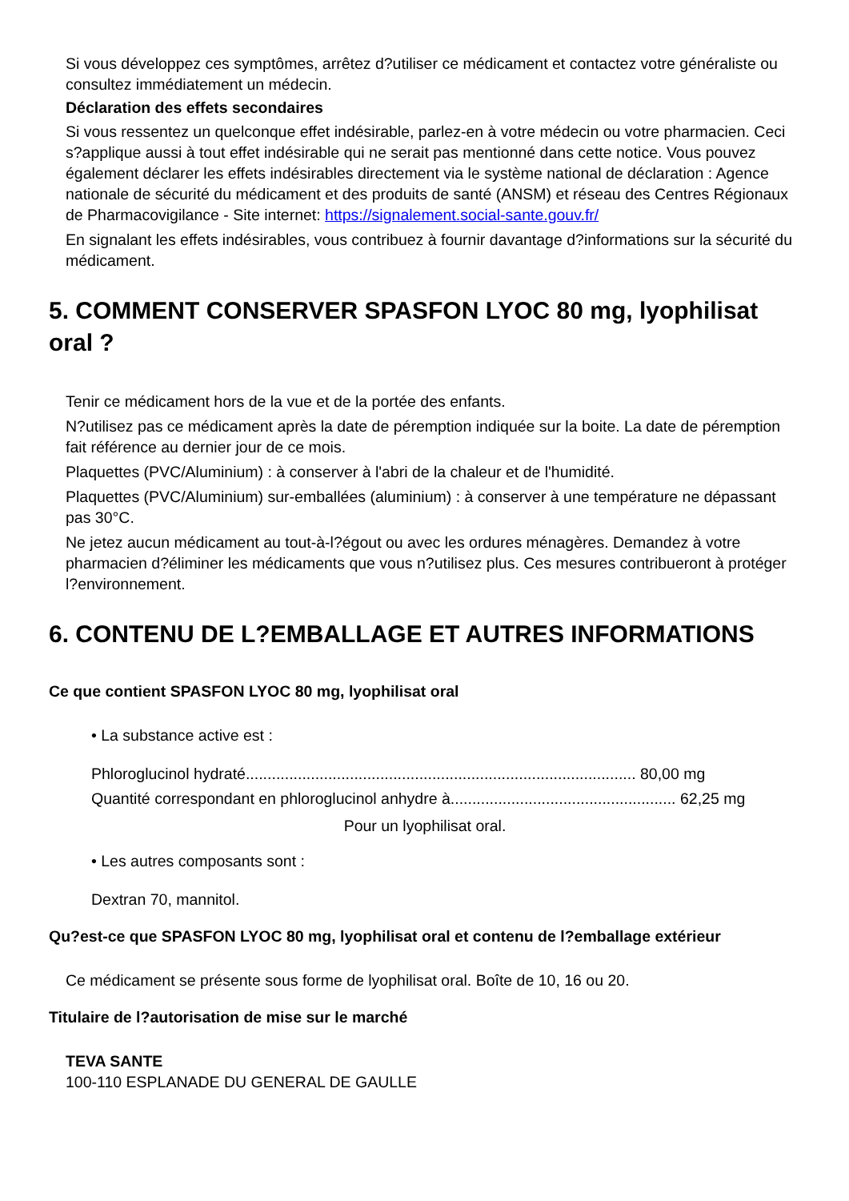Si vous développez ces symptômes, arrêtez d?utiliser ce médicament et contactez votre généraliste ou consultez immédiatement un médecin.
Déclaration des effets secondaires
Si vous ressentez un quelconque effet indésirable, parlez-en à votre médecin ou votre pharmacien. Ceci s?applique aussi à tout effet indésirable qui ne serait pas mentionné dans cette notice. Vous pouvez également déclarer les effets indésirables directement via le système national de déclaration : Agence nationale de sécurité du médicament et des produits de santé (ANSM) et réseau des Centres Régionaux de Pharmacovigilance - Site internet: https://signalement.social-sante.gouv.fr/
En signalant les effets indésirables, vous contribuez à fournir davantage d?informations sur la sécurité du médicament.
5. COMMENT CONSERVER SPASFON LYOC 80 mg, lyophilisat oral ?
Tenir ce médicament hors de la vue et de la portée des enfants.
N?utilisez pas ce médicament après la date de péremption indiquée sur la boite. La date de péremption fait référence au dernier jour de ce mois.
Plaquettes (PVC/Aluminium) : à conserver à l'abri de la chaleur et de l'humidité.
Plaquettes (PVC/Aluminium) sur-emballées (aluminium) : à conserver à une température ne dépassant pas 30°C.
Ne jetez aucun médicament au tout-à-l?égout ou avec les ordures ménagères. Demandez à votre pharmacien d?éliminer les médicaments que vous n?utilisez plus. Ces mesures contribueront à protéger l?environnement.
6. CONTENU DE L?EMBALLAGE ET AUTRES INFORMATIONS
Ce que contient SPASFON LYOC 80 mg, lyophilisat oral
• La substance active est :
Phloroglucinol hydraté.......................................................................................... 80,00 mg
Quantité correspondant en phloroglucinol anhydre à.................................................... 62,25 mg
Pour un lyophilisat oral.
• Les autres composants sont :
Dextran 70, mannitol.
Qu?est-ce que SPASFON LYOC 80 mg, lyophilisat oral et contenu de l?emballage extérieur
Ce médicament se présente sous forme de lyophilisat oral. Boîte de 10, 16 ou 20.
Titulaire de l?autorisation de mise sur le marché
TEVA SANTE
100-110 ESPLANADE DU GENERAL DE GAULLE